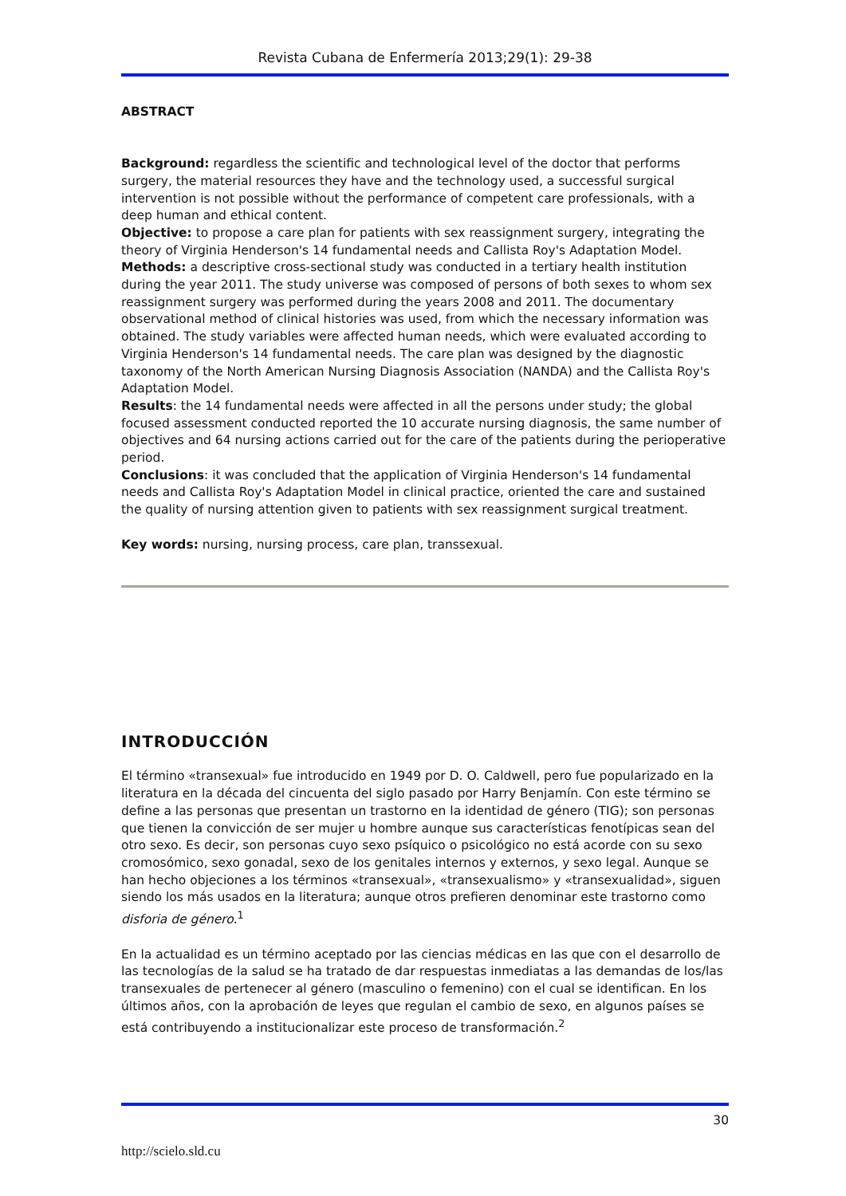Revista Cubana de Enfermería 2013;29(1): 29-38
ABSTRACT
Background: regardless the scientific and technological level of the doctor that performs surgery, the material resources they have and the technology used, a successful surgical intervention is not possible without the performance of competent care professionals, with a deep human and ethical content.
Objective: to propose a care plan for patients with sex reassignment surgery, integrating the theory of Virginia Henderson's 14 fundamental needs and Callista Roy's Adaptation Model.
Methods: a descriptive cross-sectional study was conducted in a tertiary health institution during the year 2011. The study universe was composed of persons of both sexes to whom sex reassignment surgery was performed during the years 2008 and 2011. The documentary observational method of clinical histories was used, from which the necessary information was obtained. The study variables were affected human needs, which were evaluated according to Virginia Henderson's 14 fundamental needs. The care plan was designed by the diagnostic taxonomy of the North American Nursing Diagnosis Association (NANDA) and the Callista Roy's Adaptation Model.
Results: the 14 fundamental needs were affected in all the persons under study; the global focused assessment conducted reported the 10 accurate nursing diagnosis, the same number of objectives and 64 nursing actions carried out for the care of the patients during the perioperative period.
Conclusions: it was concluded that the application of Virginia Henderson's 14 fundamental needs and Callista Roy's Adaptation Model in clinical practice, oriented the care and sustained the quality of nursing attention given to patients with sex reassignment surgical treatment.
Key words: nursing, nursing process, care plan, transsexual.
INTRODUCCIÓN
El término «transexual» fue introducido en 1949 por D. O. Caldwell, pero fue popularizado en la literatura en la década del cincuenta del siglo pasado por Harry Benjamín. Con este término se define a las personas que presentan un trastorno en la identidad de género (TIG); son personas que tienen la convicción de ser mujer u hombre aunque sus características fenotípicas sean del otro sexo. Es decir, son personas cuyo sexo psíquico o psicológico no está acorde con su sexo cromosómico, sexo gonadal, sexo de los genitales internos y externos, y sexo legal. Aunque se han hecho objeciones a los términos «transexual», «transexualismo» y «transexualidad», siguen siendo los más usados en la literatura; aunque otros prefieren denominar este trastorno como disforia de género.<sup>1</sup>
En la actualidad es un término aceptado por las ciencias médicas en las que con el desarrollo de las tecnologías de la salud se ha tratado de dar respuestas inmediatas a las demandas de los/las transexuales de pertenecer al género (masculino o femenino) con el cual se identifican. En los últimos años, con la aprobación de leyes que regulan el cambio de sexo, en algunos países se está contribuyendo a institucionalizar este proceso de transformación.<sup>2</sup>
30
http://scielo.sld.cu